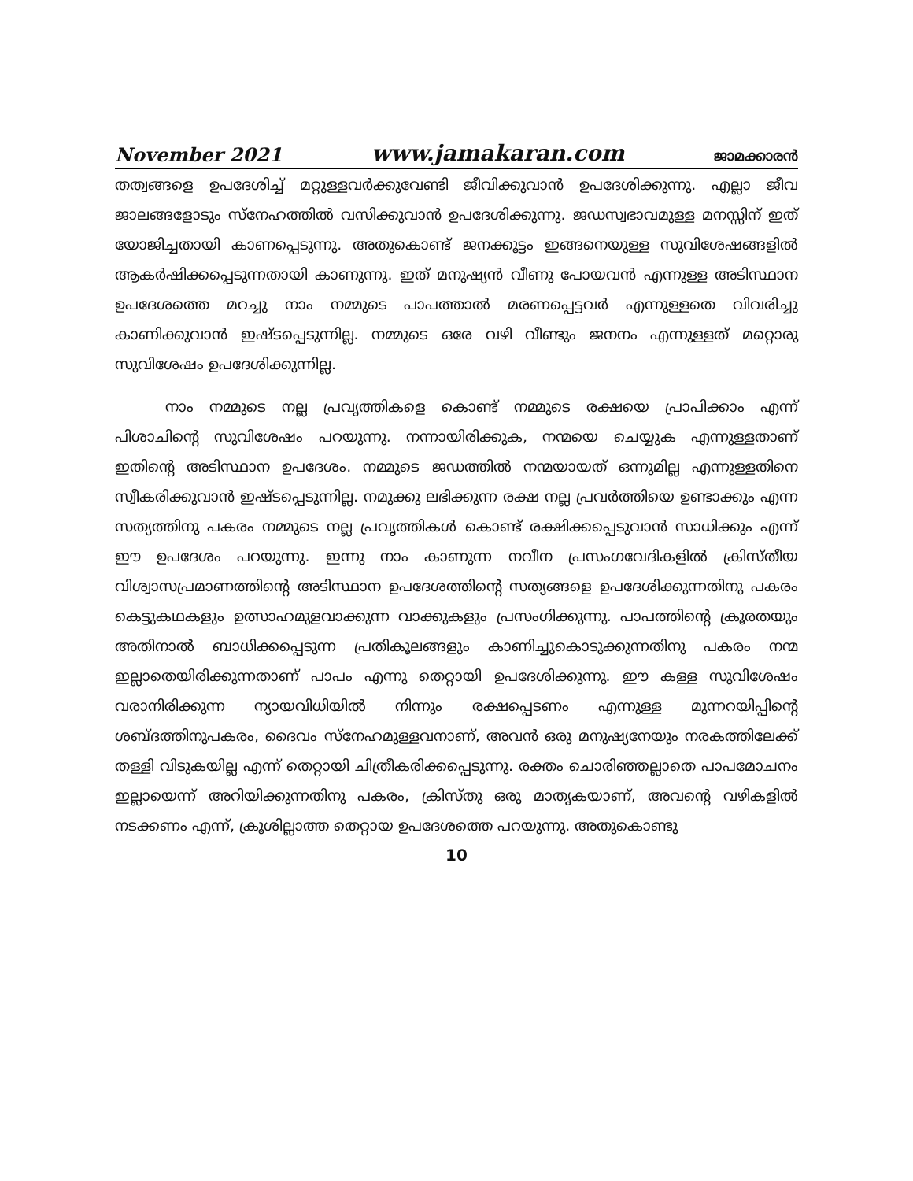November 2021 www.jamakaran.com ജാമക്കാരൻ
തത്വങ്ങളെ ഉപദേശിച്ച് മറ്റുള്ളവർക്കുവേണ്ടി ജീവിക്കുവാൻ ഉപദേശിക്കുന്നു. എല്ലാ ജീവ ജാലങ്ങളോടും സ്നേഹത്തിൽ വസിക്കുവാൻ ഉപദേശിക്കുന്നു. ജഡസ്വഭാവമുള്ള മനസ്സിന് ഇത് യോജിച്ചതായി കാണപ്പെടുന്നു. അതുകൊണ്ട് ജനക്കൂട്ടം ഇങ്ങനെയുള്ള സുവിശേഷങ്ങളിൽ ആകർഷിക്കപ്പെടുന്നതായി കാണുന്നു. ഇത് മനുഷ്യൻ വീണു പോയവൻ എന്നുള്ള അടിസ്ഥാന ഉപദേശത്തെ മറച്ചു നാം നമ്മുടെ പാപത്താൽ മരണപ്പെട്ടവർ എന്നുള്ളതെ വിവരിച്ചു കാണിക്കുവാൻ ഇഷ്ടപ്പെടുന്നില്ല. നമ്മുടെ ഒരേ വഴി വീണ്ടും ജനനം എന്നുള്ളത് മറ്റൊരു സുവിശേഷം ഉപദേശിക്കുന്നില്ല.
നാം നമ്മുടെ നല്ല പ്രവൃത്തികളെ കൊണ്ട് നമ്മുടെ രക്ഷയെ പ്രാപിക്കാം എന്ന് പിശാചിന്റെ സുവിശേഷം പറയുന്നു. നന്നായിരിക്കുക, നന്മയെ ചെയ്യുക എന്നുള്ളതാണ് ഇതിന്റെ അടിസ്ഥാന ഉപദേശം. നമ്മുടെ ജഡത്തിൽ നന്മയായത് ഒന്നുമില്ല എന്നുള്ളതിനെ സ്വീകരിക്കുവാൻ ഇഷ്ടപ്പെടുന്നില്ല. നമുക്കു ലഭിക്കുന്ന രക്ഷ നല്ല പ്രവർത്തിയെ ഉണ്ടാക്കും എന്ന സത്യത്തിനു പകരം നമ്മുടെ നല്ല പ്രവൃത്തികൾ കൊണ്ട് രക്ഷിക്കപ്പെടുവാൻ സാധിക്കും എന്ന് ഈ ഉപദേശം പറയുന്നു. ഇന്നു നാം കാണുന്ന നവീന പ്രസംഗവേദികളിൽ ക്രിസ്തീയ വിശ്വാസപ്രമാണത്തിന്റെ അടിസ്ഥാന ഉപദേശത്തിന്റെ സത്യങ്ങളെ ഉപദേശിക്കുന്നതിനു പകരം കെട്ടുകഥകളും ഉത്സാഹമുളവാക്കുന്ന വാക്കുകളും പ്രസംഗിക്കുന്നു. പാപത്തിന്റെ ക്രൂരതയും അതിനാൽ ബാധിക്കപ്പെടുന്ന പ്രതികൂലങ്ങളും കാണിച്ചുകൊടുക്കുന്നതിനു പകരം നന്മ ഇല്ലാതെയിരിക്കുന്നതാണ് പാപം എന്നു തെറ്റായി ഉപദേശിക്കുന്നു. ഈ കള്ള സുവിശേഷം വരാനിരിക്കുന്ന ന്യായവിധിയിൽ നിന്നും രക്ഷപ്പെടണം എന്നുള്ള മുന്നറയിപ്പിന്റെ ശബ്ദത്തിനുപകരം, ദൈവം സ്നേഹമുള്ളവനാണ്, അവൻ ഒരു മനുഷ്യനേയും നരകത്തിലേക്ക് തള്ളി വിടുകയില്ല എന്ന് തെറ്റായി ചിത്രീകരിക്കപ്പെടുന്നു. രക്തം ചൊരിഞ്ഞല്ലാതെ പാപമോചനം ഇല്ലായെന്ന് അറിയിക്കുന്നതിനു പകരം, ക്രിസ്തു ഒരു മാതൃകയാണ്, അവന്റെ വഴികളിൽ നടക്കണം എന്ന്, ക്രൂശില്ലാത്ത തെറ്റായ ഉപദേശത്തെ പറയുന്നു. അതുകൊണ്ടു
10